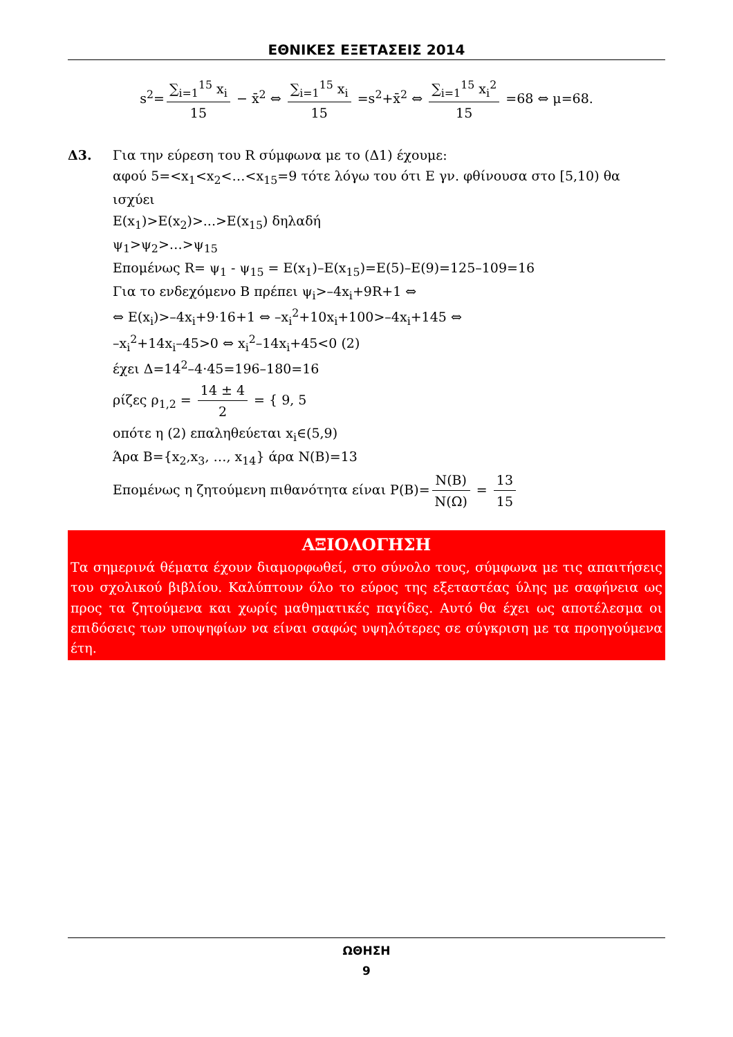ΕΘΝΙΚΕΣ ΕΞΕΤΑΣΕΙΣ 2014
s<sup>2</sup>= ∑<sub>i=1</sub><sup>15</sup> x<sub>i</sub> 15 − x̄<sup>2</sup> ⇔ ∑<sub>i=1</sub><sup>15</sup> x<sub>i</sub> 15 =s<sup>2</sup>+x̄<sup>2</sup> ⇔ ∑<sub>i=1</sub><sup>15</sup> x<sub>i</sub><sup>2</sup> 15 =68 ⇔ μ=68.
Δ3. Για την εύρεση του R σύμφωνα με το (Δ1) έχουμε:
αφού 5=<x<sub>1</sub><x<sub>2</sub><…<x<sub>15</sub>=9 τότε λόγω του ότι E γν. φθίνουσα στο [5,10) θα ισχύει
E(x<sub>1</sub>)>E(x<sub>2</sub>)>...>E(x<sub>15</sub>) δηλαδή
ψ<sub>1</sub>>ψ<sub>2</sub>>…>ψ<sub>15</sub>
Επομένως R= ψ<sub>1</sub> - ψ<sub>15</sub> = E(x<sub>1</sub>)–E(x<sub>15</sub>)=E(5)–E(9)=125–109=16
Για το ενδεχόμενο Β πρέπει ψ<sub>i</sub>>–4x<sub>i</sub>+9R+1 ⇔
⇔ E(x<sub>i</sub>)>–4x<sub>i</sub>+9·16+1 ⇔ –x<sub>i</sub><sup>2</sup>+10x<sub>i</sub>+100>–4x<sub>i</sub>+145 ⇔
–x<sub>i</sub><sup>2</sup>+14x<sub>i</sub>–45>0 ⇔ x<sub>i</sub><sup>2</sup>–14x<sub>i</sub>+45<0 (2)
έχει Δ=14<sup>2</sup>–4·45=196–180=16
ρίζες ρ<sub>1,2</sub> = 14 ± 4 2 = { 9, 5
οπότε η (2) επαληθεύεται x<sub>i</sub>∈(5,9)
Άρα Β={x<sub>2</sub>,x<sub>3</sub>, …, x<sub>14</sub>} άρα N(B)=13
Επομένως η ζητούμενη πιθανότητα είναι P(B)= N(B) N(Ω) = 13 15
ΑΞΙΟΛΟΓΗΣΗ
Τα σημερινά θέματα έχουν διαμορφωθεί, στο σύνολο τους, σύμφωνα με τις απαιτήσεις του σχολικού βιβλίου. Καλύπτουν όλο το εύρος της εξεταστέας ύλης με σαφήνεια ως προς τα ζητούμενα και χωρίς μαθηματικές παγίδες. Αυτό θα έχει ως αποτέλεσμα οι επιδόσεις των υποψηφίων να είναι σαφώς υψηλότερες σε σύγκριση με τα προηγούμενα έτη.
ΩΘΗΣΗ
9